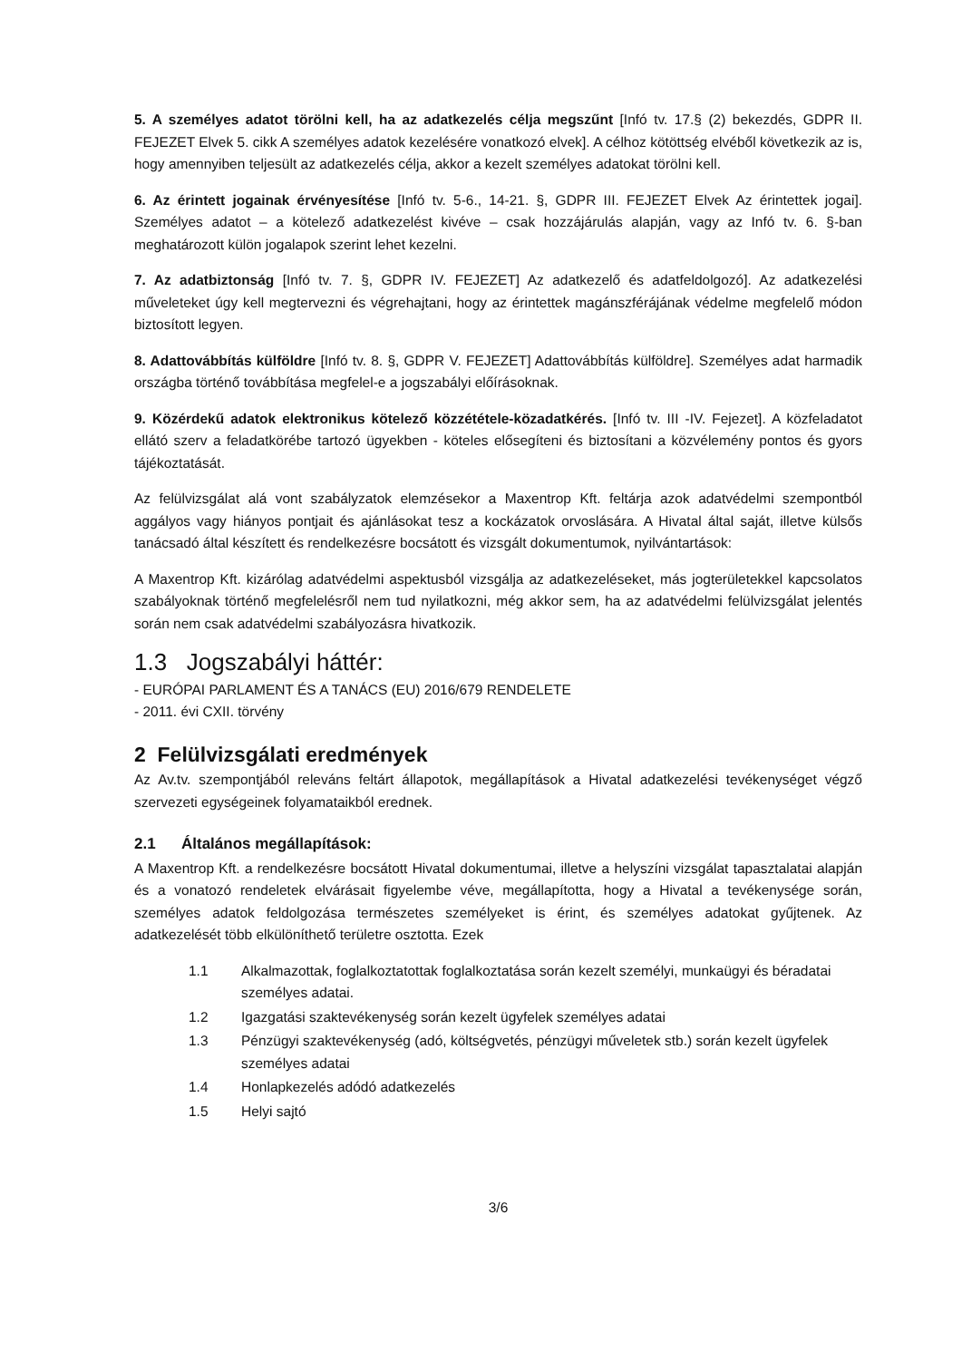5. A személyes adatot törölni kell, ha az adatkezelés célja megszűnt [Infó tv. 17.§ (2) bekezdés, GDPR II. FEJEZET Elvek 5. cikk A személyes adatok kezelésére vonatkozó elvek]. A célhoz kötöttség elvéből következik az is, hogy amennyiben teljesült az adatkezelés célja, akkor a kezelt személyes adatokat törölni kell.
6. Az érintett jogainak érvényesítése [Infó tv. 5-6., 14-21. §, GDPR III. FEJEZET Elvek Az érintettek jogai]. Személyes adatot – a kötelező adatkezelést kivéve – csak hozzájárulás alapján, vagy az Infó tv. 6. §-ban meghatározott külön jogalapok szerint lehet kezelni.
7. Az adatbiztonság [Infó tv. 7. §, GDPR IV. FEJEZET] Az adatkezelő és adatfeldolgozó]. Az adatkezelési műveleteket úgy kell megtervezni és végrehajtani, hogy az érintettek magánszférájának védelme megfelelő módon biztosított legyen.
8. Adattovábbítás külföldre [Infó tv. 8. §, GDPR V. FEJEZET] Adattovábbítás külföldre]. Személyes adat harmadik országba történő továbbítása megfelel-e a jogszabályi előírásoknak.
9. Közérdekű adatok elektronikus kötelező közzététele-közadatkérés. [Infó tv. III -IV. Fejezet]. A közfeladatot ellátó szerv a feladatkörébe tartozó ügyekben - köteles elősegíteni és biztosítani a közvélemény pontos és gyors tájékoztatását.
Az felülvizsgálat alá vont szabályzatok elemzésekor a Maxentrop Kft. feltárja azok adatvédelmi szempontból aggályos vagy hiányos pontjait és ajánlásokat tesz a kockázatok orvoslására. A Hivatal által saját, illetve külsős tanácsadó által készített és rendelkezésre bocsátott és vizsgált dokumentumok, nyilvántartások:
A Maxentrop Kft. kizárólag adatvédelmi aspektusból vizsgálja az adatkezeléseket, más jogterületekkel kapcsolatos szabályoknak történő megfelelésről nem tud nyilatkozni, még akkor sem, ha az adatvédelmi felülvizsgálat jelentés során nem csak adatvédelmi szabályozásra hivatkozik.
1.3 Jogszabályi háttér:
- EURÓPAI PARLAMENT ÉS A TANÁCS (EU) 2016/679 RENDELETE
- 2011. évi CXII. törvény
2 Felülvizsgálati eredmények
Az Av.tv. szempontjából releváns feltárt állapotok, megállapítások a Hivatal adatkezelési tevékenységet végző szervezeti egységeinek folyamataikból erednek.
2.1 Általános megállapítások:
A Maxentrop Kft. a rendelkezésre bocsátott Hivatal dokumentumai, illetve a helyszíni vizsgálat tapasztalatai alapján és a vonatozó rendeletek elvárásait figyelembe véve, megállapította, hogy a Hivatal a tevékenysége során, személyes adatok feldolgozása természetes személyeket is érint, és személyes adatokat gyűjtenek. Az adatkezelését több elkülöníthető területre osztotta. Ezek
| 1.1 | Alkalmazottak, foglalkoztatottak foglalkoztatása során kezelt személyi, munkaügyi és béradatai személyes adatai. |
| 1.2 | Igazgatási szaktevékenység során kezelt ügyfelek személyes adatai |
| 1.3 | Pénzügyi szaktevékenység (adó, költségvetés, pénzügyi műveletek stb.) során kezelt ügyfelek személyes adatai |
| 1.4 | Honlapkezelés adódó adatkezelés |
| 1.5 | Helyi sajtó |
3/6